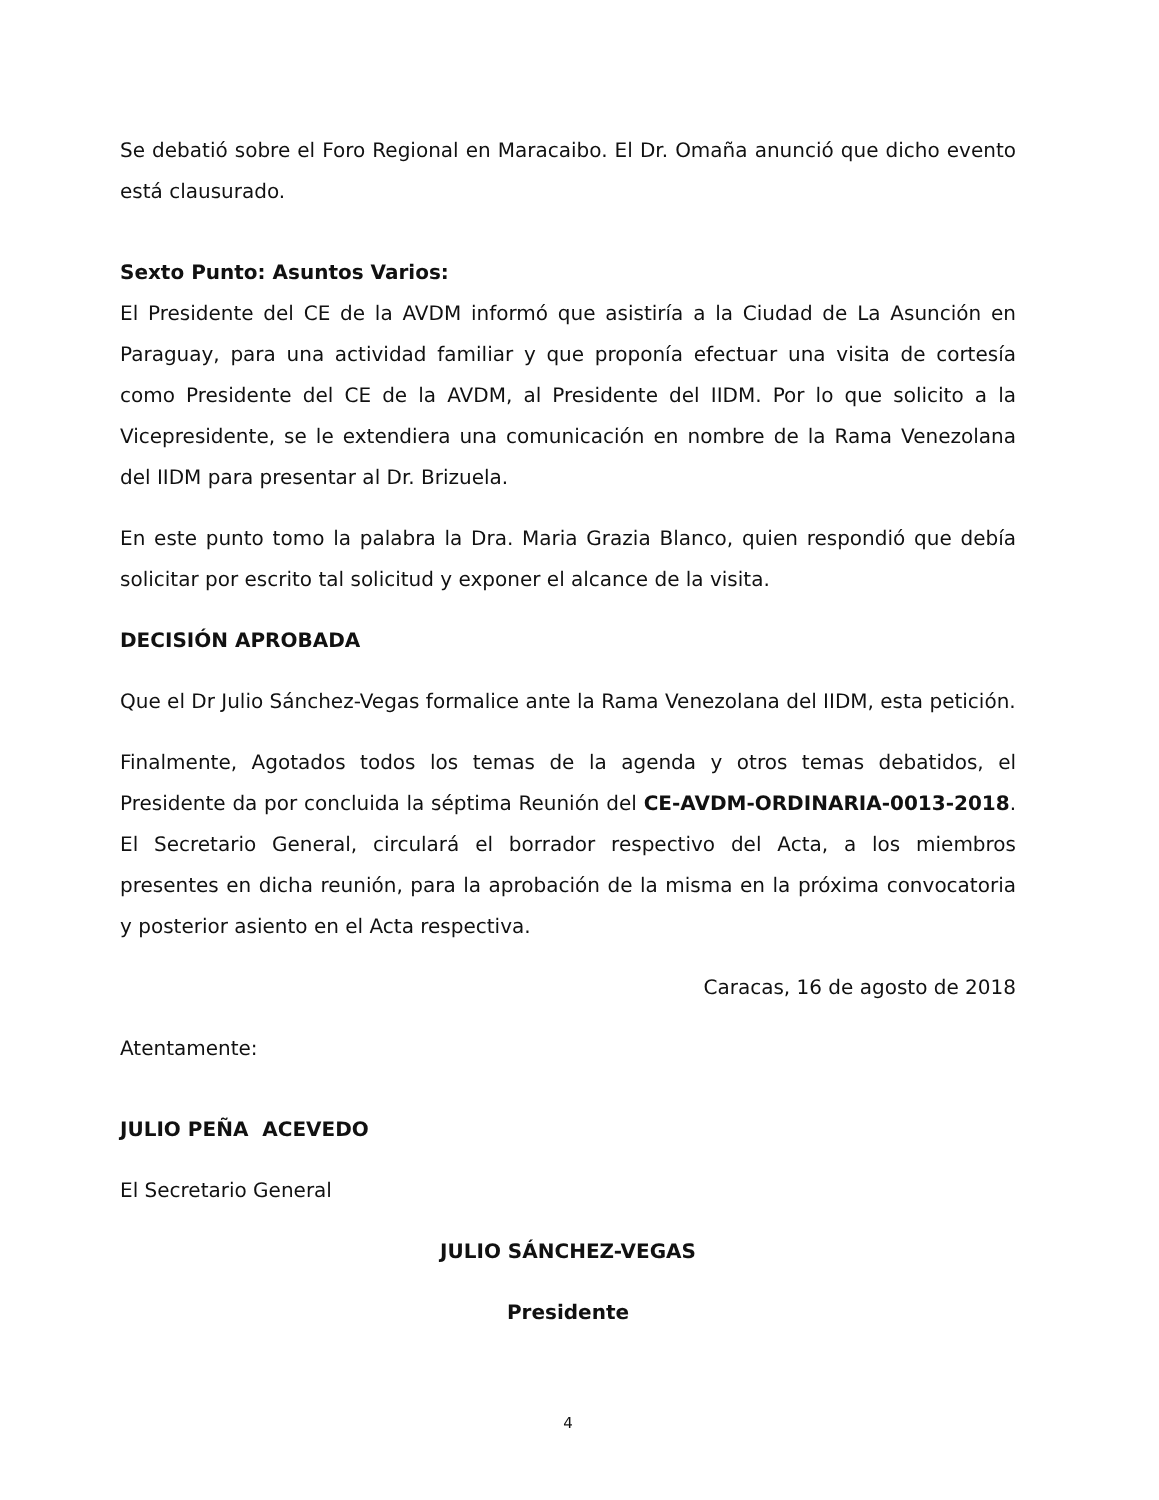Se debatió sobre el Foro Regional en Maracaibo. El Dr. Omaña anunció que dicho evento está clausurado.
Sexto Punto: Asuntos Varios:
El Presidente del CE de la AVDM informó que asistiría a la Ciudad de La Asunción en Paraguay, para una actividad familiar y que proponía efectuar una visita de cortesía como Presidente del CE de la AVDM, al Presidente del IIDM. Por lo que solicito a la Vicepresidente, se le extendiera una comunicación en nombre de la Rama Venezolana del IIDM para presentar al Dr. Brizuela.
En este punto tomo la palabra la Dra. Maria Grazia Blanco, quien respondió que debía solicitar por escrito tal solicitud y exponer el alcance de la visita.
DECISIÓN APROBADA
Que el Dr Julio Sánchez-Vegas formalice ante la Rama Venezolana del IIDM, esta petición.
Finalmente, Agotados todos los temas de la agenda y otros temas debatidos, el Presidente da por concluida la séptima Reunión del CE-AVDM-ORDINARIA-0013-2018. El Secretario General, circulará el borrador respectivo del Acta, a los miembros presentes en dicha reunión, para la aprobación de la misma en la próxima convocatoria y posterior asiento en el Acta respectiva.
Caracas, 16 de agosto de 2018
Atentamente:
JULIO PEÑA ACEVEDO
El Secretario General
JULIO SÁNCHEZ-VEGAS
Presidente
4